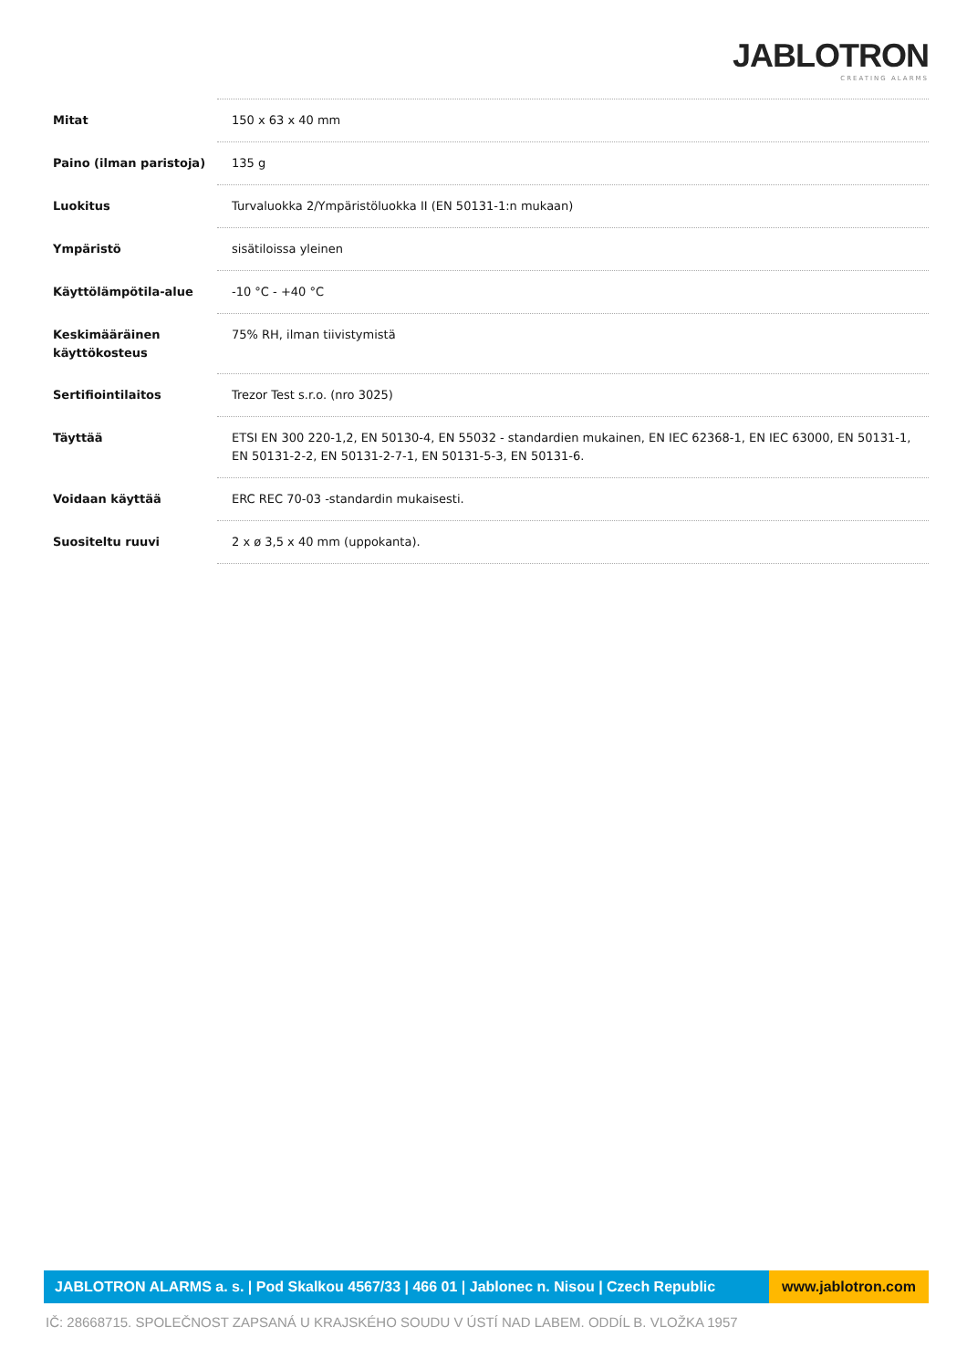JABLOTRON
CREATING ALARMS
| Mitat | 150 x 63 x 40 mm |
| Paino (ilman paristoja) | 135 g |
| Luokitus | Turvaluokka 2/Ympäristöluokka II (EN 50131-1:n mukaan) |
| Ympäristö | sisätiloissa yleinen |
| Käyttölämpötila-alue | -10 °C - +40 °C |
| Keskimääräinen käyttökosteus | 75% RH, ilman tiivistymistä |
| Sertifiointilaitos | Trezor Test s.r.o. (nro 3025) |
| Täyttää | ETSI EN 300 220-1,2, EN 50130-4, EN 55032 - standardien mukainen, EN IEC 62368-1, EN IEC 63000, EN 50131-1, EN 50131-2-2, EN 50131-2-7-1, EN 50131-5-3, EN 50131-6. |
| Voidaan käyttää | ERC REC 70-03 -standardin mukaisesti. |
| Suositeltu ruuvi | 2 x ø 3,5 x 40 mm (uppokanta). |
JABLOTRON ALARMS a. s. | Pod Skalkou 4567/33 | 466 01 | Jablonec n. Nisou | Czech Republic
www.jablotron.com
IČ: 28668715. SPOLEČNOST ZAPSANÁ U KRAJSKÉHO SOUDU V ÚSTÍ NAD LABEM. ODDÍL B. VLOŽKA 1957